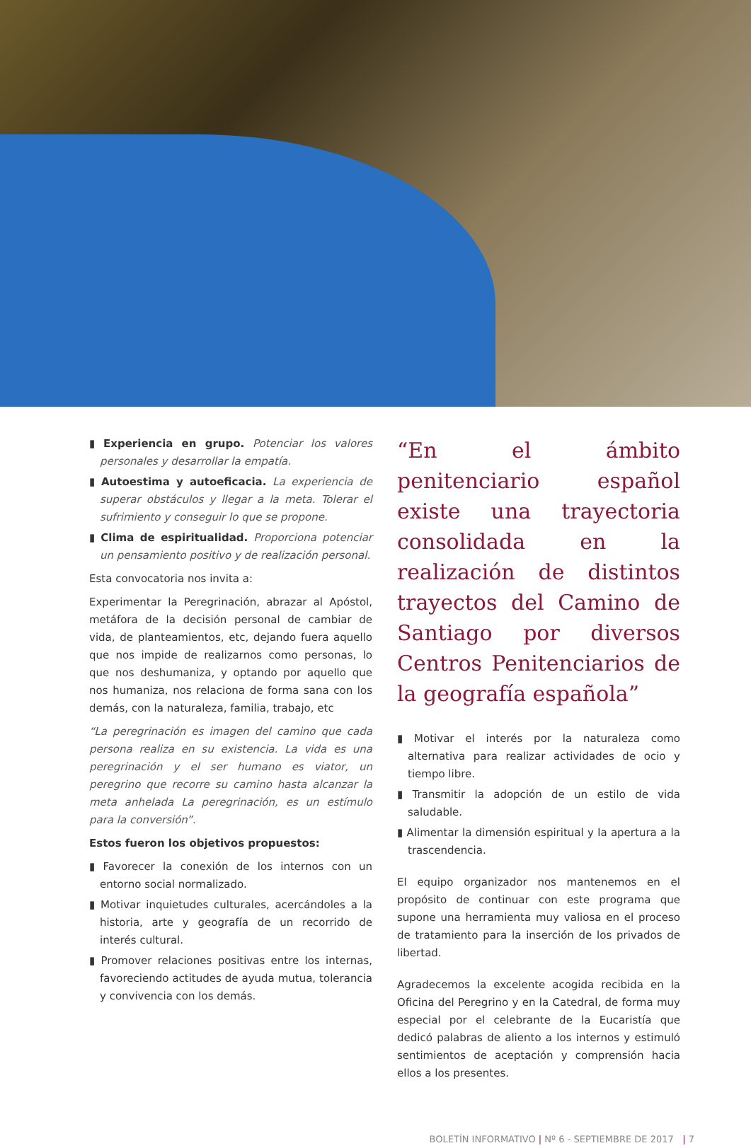Experiencia en grupo. Potenciar los valores personales y desarrollar la empatía.
Autoestima y autoeficacia. La experiencia de superar obstáculos y llegar a la meta. Tolerar el sufrimiento y conseguir lo que se propone.
Clima de espiritualidad. Proporciona potenciar un pensamiento positivo y de realización personal.
Esta convocatoria nos invita a:
Experimentar la Peregrinación, abrazar al Apóstol, metáfora de la decisión personal de cambiar de vida, de planteamientos, etc, dejando fuera aquello que nos impide de realizarnos como personas, lo que nos deshumaniza, y optando por aquello que nos humaniza, nos relaciona de forma sana con los demás, con la naturaleza, familia, trabajo, etc
“La peregrinación es imagen del camino que cada persona realiza en su existencia. La vida es una peregrinación y el ser humano es viator, un peregrino que recorre su camino hasta alcanzar la meta anhelada La peregrinación, es un estímulo para la conversión”.
Estos fueron los objetivos propuestos:
Favorecer la conexión de los internos con un entorno social normalizado.
Motivar inquietudes culturales, acercándoles a la historia, arte y geografía de un recorrido de interés cultural.
Promover relaciones positivas entre los internas, favoreciendo actitudes de ayuda mutua, tolerancia y convivencia con los demás.
“En el ámbito penitenciario español existe una trayectoria consolidada en la realización de distintos trayectos del Camino de Santiago por diversos Centros Penitenciarios de la geografía española”
Motivar el interés por la naturaleza como alternativa para realizar actividades de ocio y tiempo libre.
Transmitir la adopción de un estilo de vida saludable.
Alimentar la dimensión espiritual y la apertura a la trascendencia.
El equipo organizador nos mantenemos en el propósito de continuar con este programa que supone una herramienta muy valiosa en el proceso de tratamiento para la inserción de los privados de libertad.
Agradecemos la excelente acogida recibida en la Oficina del Peregrino y en la Catedral, de forma muy especial por el celebrante de la Eucaristía que dedicó palabras de aliento a los internos y estimuló sentimientos de aceptación y comprensión hacia ellos a los presentes.
BOLETÍN INFORMATIVO | Nº 6 - SEPTIEMBRE DE 2017 | 7